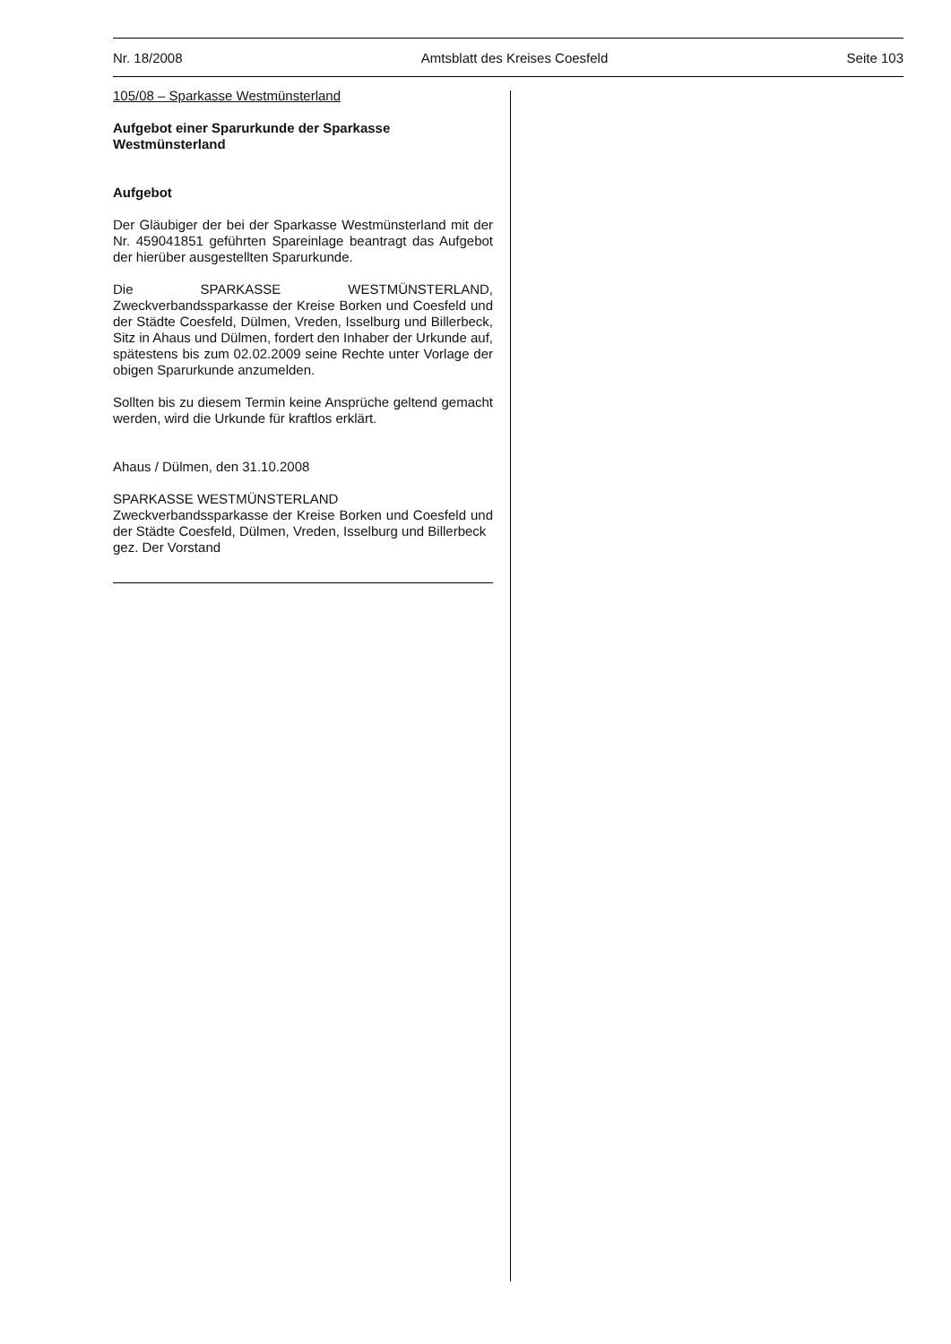Nr. 18/2008 Amtsblatt des Kreises Coesfeld Seite 103
105/08 – Sparkasse Westmünsterland
Aufgebot einer Sparurkunde der Sparkasse Westmünsterland
Aufgebot
Der Gläubiger der bei der Sparkasse Westmünsterland mit der Nr. 459041851 geführten Spareinlage beantragt das Aufgebot der hierüber ausgestellten Sparurkunde.
Die SPARKASSE WESTMÜNSTERLAND, Zweckverbandssparkasse der Kreise Borken und Coesfeld und der Städte Coesfeld, Dülmen, Vreden, Isselburg und Billerbeck, Sitz in Ahaus und Dülmen, fordert den Inhaber der Urkunde auf, spätestens bis zum 02.02.2009 seine Rechte unter Vorlage der obigen Sparurkunde anzumelden.
Sollten bis zu diesem Termin keine Ansprüche geltend gemacht werden, wird die Urkunde für kraftlos erklärt.
Ahaus / Dülmen, den 31.10.2008
SPARKASSE WESTMÜNSTERLAND
Zweckverbandssparkasse der Kreise Borken und Coesfeld und der Städte Coesfeld, Dülmen, Vreden, Isselburg und Billerbeck
gez. Der Vorstand